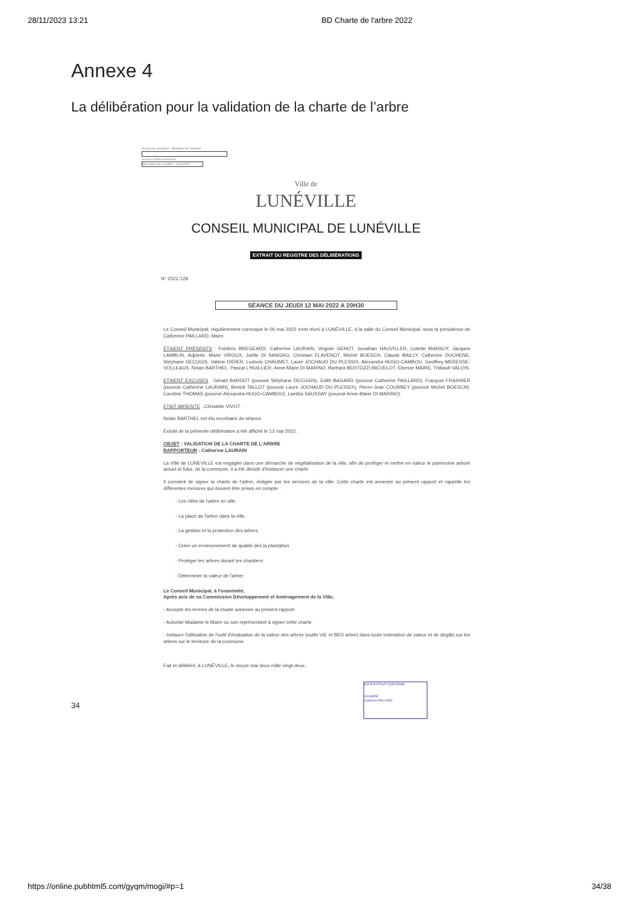28/11/2023 13:21 BD Charte de l'arbre 2022
Annexe 4
La délibération pour la validation de la charte de l’arbre
Accusé de réception - Ministère de l'Intérieur
Accusé certifié exécutoire
Réception par le préfet : 13/05/2022
Ville de
LUNÉVILLE
CONSEIL MUNICIPAL DE LUNÉVILLE
EXTRAIT DU REGISTRE DES DÉLIBÉRATIONS
N° 2022-128
SÉANCE DU JEUDI 12 MAI 2022 A 20H30
Le Conseil Municipal, régulièrement convoqué le 06 mai 2022 s'est réuni à LUNÉVILLE, à la salle du Conseil Municipal, sous la présidence de Catherine PAILLARD, Maire.
ÉTAIENT PRÉSENTS : Frédéric BREGEARD, Catherine LAURAIN, Virginie GENOT, Jonathan HAUVILLER, Colette MANSUY, Jacques LAMBLIN, Adjoints. Marie VIROUX, Joëlle DI SANGRO, Christian FLAVENOT, Michel BOESCH, Claude BAILLY, Catherine DUCHENE, Stéphane DECUGIS, Valérie DIDIER, Ludovic CHAUMET, Laure JOCHAUD DU PLESSIX, Alexandra HUGO-CAMBOU, Geoffrey MERESSE-VOLLEAUX, Nolan BARTHEL, Pascal L'HUILLIER, Anne-Marie DI MARINO, Barbara BERTOZZI-BIEVELOT, Etienne MAIRE, Thibault VALOIS.
ETAIENT EXCUSES : Gérald BARDOT (pouvoir Stéphane DECUGIS), Edith BAGARD (pouvoir Catherine PAILLARD), François FRASNIER (pouvoir Catherine LAURAIN), Benoît TALLOT (pouvoir Laure JOCHAUD DU PLESSIX), Pierre-Jean COURBEY (pouvoir Michel BOESCH), Caroline THOMAS (pouvoir Alexandra HUGO-CAMBOU), Laetitia SAUSSAY (pouvoir Anne-Marie DI MARINO).
ETAIT ABSENTE : Christelle VIVOT.
Nolan BARTHEL est élu secrétaire de séance.
Extrait de la présente délibération a été affiché le 13 mai 2022.
OBJET : VALIDATION DE LA CHARTE DE L'ARBRE
RAPPORTEUR : Catherine LAURAIN
La Ville de LUNEVILLE est engagée dans une démarche de végétalisation de la ville, afin de protéger et mettre en valeur le patrimoine arboré actuel et futur, de la commune, il a été décidé d'instaurer une charte.
Il convient de signer la charte de l'arbre, rédigée par les services de la ville. Cette charte est annexée au présent rapport et rappelle les différentes mesures qui doivent être prises en compte :
- Les rôles de l'arbre en ville.
- La place de l'arbre dans la ville.
- La gestion et la protection des arbres.
- Créer un environnement de qualité dès la plantation.
- Protéger les arbres durant les chantiers.
- Déterminer la valeur de l'arbre.
Le Conseil Municipal, à l'unanimité,
Après avis de sa Commission Développement et Aménagement de la Ville,
- Accepte les termes de la charte annexée au présent rapport.
- Autorise Madame le Maire ou son représentant à signer cette charte.
- Instaure l'utilisation de l'outil d'évaluation de la valeur des arbres (outils VIE et BED arbre) dans toute estimation de valeur et de dégâts sur les arbres sur le territoire de la commune.
Fait et délibéré, à LUNÉVILLE, le douze mai deux mille vingt-deux.
POUR EXTRAIT CONFORME
LE MAIRE
Catherine PAILLARD
34
https://online.pubhtml5.com/gyqm/mogi/#p=1 34/38